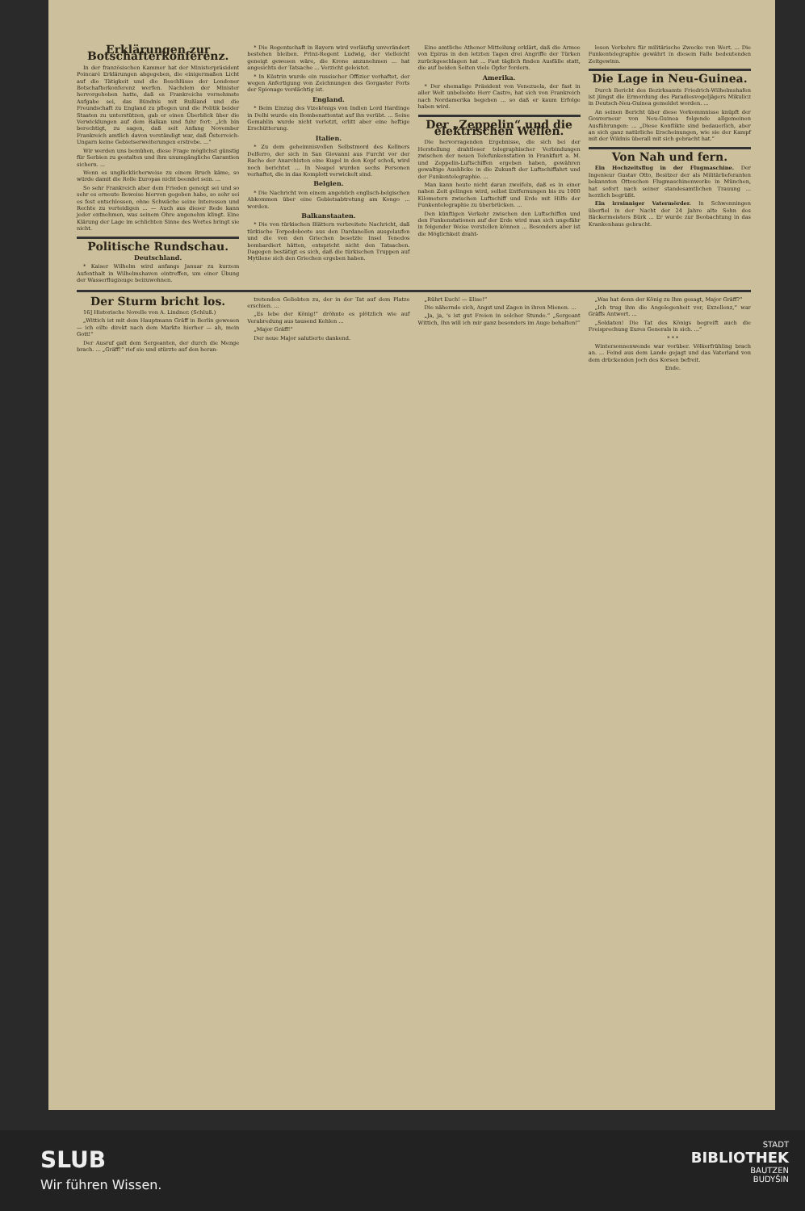Erklärungen zur Botschafterkonferenz.
In der französischen Kammer hat der Ministerpräsident Poincaré Erklärungen abgegeben, die einigermaßen Licht auf die Tätigkeit und die Beschlüsse der Londoner Botschafterkonferenz werfen. Nachdem der Minister hervorgehoben hatte, daß es Frankreichs vornehmste Aufgabe sei, das Bündnis mit Rußland und die Freundschaft zu England zu pflegen und die Politik beider Staaten zu unterstützen, gab er einen Überblick über die Verwicklungen auf dem Balkan und fuhr fort: „Ich bin berechtigt, zu sagen, daß seit Anfang November Frankreich amtlich davon verständigt war, daß Österreich-Ungarn keine Gebietserweiterungen erstrebe. ...“
Wir werden uns bemühen, diese Frage möglichst günstig für Serbien zu gestalten und ihm unumgängliche Garantien sichern. ...
Wenn es unglücklicherweise zu einem Bruch käme, so würde damit die Rolle Europas nicht beendet sein. ...
So sehr Frankreich aber dem Frieden geneigt sei und so sehr es erneute Beweise hiervon gegeben habe, so sehr sei es fest entschlossen, ohne Schwäche seine Interessen und Rechte zu verteidigen ... — Auch aus dieser Rede kann jeder entnehmen, was seinem Ohre angenehm klingt. Eine Klärung der Lage im schlichten Sinne des Wortes bringt sie nicht.
Politische Rundschau.
Deutschland.
* Kaiser Wilhelm wird anfangs Januar zu kurzem Aufenthalt in Wilhelmshaven eintreffen, um einer Übung der Wasserflugzeuge beizuwohnen.
* Die Regentschaft in Bayern wird vorläufig unverändert bestehen bleiben. Prinz-Regent Ludwig, der vielleicht geneigt gewesen wäre, die Krone anzunehmen ... hat angesichts der Tatsache ... Verzicht geleistet.
* In Küstrin wurde ein russischer Offizier verhaftet, der wegen Anfertigung von Zeichnungen des Gorgaster Forts der Spionage verdächtig ist.
England.
* Beim Einzug des Vizekönigs von Indien Lord Hardinge in Delhi wurde ein Bombenattentat auf ihn verübt. ... Seine Gemahlin wurde nicht verletzt, erlitt aber eine heftige Erschütterung.
Italien.
* Zu dem geheimnisvollen Selbstmord des Kellners Delferro, der sich in San Giovanni aus Furcht vor der Rache der Anarchisten eine Kugel in den Kopf schoß, wird noch berichtet ... In Neapel wurden sechs Personen verhaftet, die in das Komplott verwickelt sind.
Belgien.
* Die Nachricht von einem angeblich englisch-belgischen Abkommen über eine Gebietsabtretung am Kongo ... worden.
Balkanstaaten.
* Die von türkischen Blättern verbreitete Nachricht, daß türkische Torpedoboote aus den Dardanellen ausgelaufen und die von den Griechen besetzte Insel Tenedos bombardiert hätten, entspricht nicht den Tatsachen. Dagegen bestätigt es sich, daß die türkischen Truppen auf Mytilene sich den Griechen ergeben haben.
Eine amtliche Athener Mitteilung erklärt, daß die Armee von Epirus in den letzten Tagen drei Angriffe der Türken zurückgeschlagen hat ... Fast täglich finden Ausfälle statt, die auf beiden Seiten viele Opfer fordern.
Amerika.
* Der ehemalige Präsident von Venezuela, der fast in aller Welt unbeliebte Herr Castro, hat sich von Frankreich nach Nordamerika begeben ... so daß er kaum Erfolge haben wird.
Der „Zeppelin“ und die elektrischen Wellen.
Die hervorragenden Ergebnisse, die sich bei der Herstellung drahtloser telegraphischer Verbindungen zwischen der neuen Telefunkenstation in Frankfurt a. M. und Zeppelin-Luftschiffen ergeben haben, gewähren gewaltige Ausblicke in die Zukunft der Luftschiffahrt und der Funkentelegraphie. ...
Man kann heute nicht daran zweifeln, daß es in einer nahen Zeit gelingen wird, selbst Entfernungen bis zu 1000 Kilometern zwischen Luftschiff und Erde mit Hilfe der Funkentelegraphie zu überbrücken. ...
Den künftigen Verkehr zwischen den Luftschiffen und den Funkenstationen auf der Erde wird man sich ungefähr in folgender Weise vorstellen können ... Besonders aber ist die Möglichkeit draht-
losen Verkehrs für militärische Zwecke von Wert. ... Die Funkentelegraphie gewährt in diesem Falle bedeutenden Zeitgewinn.
Die Lage in Neu-Guinea.
Durch Bericht des Bezirksamts Friedrich-Wilhelmshafen ist jüngst die Ermordung des Paradiesvogeljägers Mikulicz in Deutsch-Neu-Guinea gemeldet worden. ...
An seinen Bericht über diese Vorkommnisse knüpft der Gouverneur von Neu-Guinea folgende allgemeinen Ausführungen: ... „Diese Konflikte sind bedauerlich, aber an sich ganz natürliche Erscheinungen, wie sie der Kampf mit der Wildnis überall mit sich gebracht hat.“
Von Nah und fern.
Ein Hochzeitsflug in der Flugmaschine. Der Ingenieur Gustav Otto, Besitzer der als Militärlieferanten bekannten Ottoschen Flugmaschinenwerke in München, hat sofort nach seiner standesamtlichen Trauung ... herzlich begrüßt.
Ein irrsinniger Vatermörder. In Schwenningen überfiel in der Nacht der 24 Jahre alte Sohn des Bäckermeisters Bürk ... Er wurde zur Beobachtung in das Krankenhaus gebracht.
Der Sturm bricht los.
16] Historische Novelle von A. Lindner. (Schluß.)
„Wittich ist mit dem Hauptmann Gräff in Berlin gewesen — ich eilte direkt nach dem Markte hierher — ah, mein Gott!“
Der Ausruf galt dem Sergeanten, der durch die Menge brach. ... „Gräff!“ rief sie und stürzte auf den heran-
tretenden Geliebten zu, der in der Tat auf dem Platze erschien. ...
„Es lebe der König!“ dröhnte es plötzlich wie auf Verabredung aus tausend Kehlen ...
„Major Gräff!“
Der neue Major salutierte dankend.
„Rührt Euch! — Elise!“
Die nähernde sich, Angst und Zagen in ihren Mienen. ...
„Ja, ja, 's ist gut Freien in solcher Stunde.“ „Sergeant Wittich, Ihn will ich mir ganz besonders im Auge behalten!“
„Was hat denn der König zu Ihm gesagt, Major Gräff?“
„Ich trug ihm die Angelegenheit vor, Exzellenz,“ war Gräffs Antwort. ...
„Soldaten! Die Tat des Königs begreift auch die Freisprechung Eures Generals in sich. ...“
* * *
Wintersonnenwende war vorüber. Völkerfrühling brach an. ... Feind aus dem Lande gejagt und das Vaterland von dem drückenden Joch des Korsen befreit.
Ende.
SLUB
Wir führen Wissen.
STADT
BIBLIOTHEK
BAUTZEN
BUDYŠIN